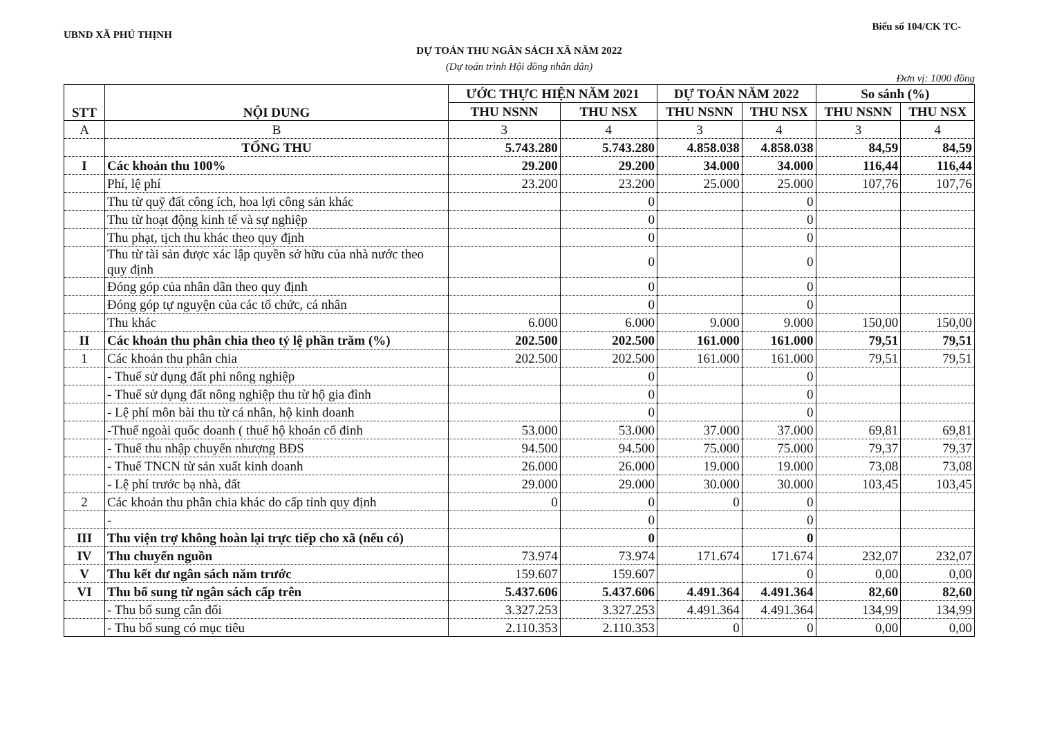UBND XÃ PHÚ THỊNH Biểu số 104/CK TC-
DỰ TOÁN THU NGÂN SÁCH XÃ NĂM 2022
(Dự toán trình Hội đồng nhân dân)
Đơn vị: 1000 đồng
| STT | NỘI DUNG | ƯỚC THỰC HIỆN NĂM 2021 | | DỰ TOÁN NĂM 2022 | | So sánh (%) | |
| --- | --- | --- | --- | --- | --- | --- | --- |
| | | THU NSNN | THU NSX | THU NSNN | THU NSX | THU NSNN | THU NSX |
| A | B | 3 | 4 | 3 | 4 | 3 | 4 |
| | TỔNG THU | 5.743.280 | 5.743.280 | 4.858.038 | 4.858.038 | 84,59 | 84,59 |
| I | Các khoản thu 100% | 29.200 | 29.200 | 34.000 | 34.000 | 116,44 | 116,44 |
| | Phí, lệ phí | 23.200 | 23.200 | 25.000 | 25.000 | 107,76 | 107,76 |
| | Thu từ quỹ đất công ích, hoa lợi công sản khác | | 0 | | 0 | | |
| | Thu từ hoạt động kinh tế và sự nghiệp | | 0 | | 0 | | |
| | Thu phạt, tịch thu khác theo quy định | | 0 | | 0 | | |
| | Thu từ tài sản được xác lập quyền sở hữu của nhà nước theo quy định | | 0 | | 0 | | |
| | Đóng góp của nhân dân theo quy định | | 0 | | 0 | | |
| | Đóng góp tự nguyện của các tổ chức, cá nhân | | 0 | | 0 | | |
| | Thu khác | 6.000 | 6.000 | 9.000 | 9.000 | 150,00 | 150,00 |
| II | Các khoản thu phân chia theo tỷ lệ phần trăm (%) | 202.500 | 202.500 | 161.000 | 161.000 | 79,51 | 79,51 |
| 1 | Các khoản thu phân chia | 202.500 | 202.500 | 161.000 | 161.000 | 79,51 | 79,51 |
| | - Thuế sử dụng đất phi nông nghiệp | | 0 | | 0 | | |
| | - Thuế sử dụng đất nông nghiệp thu từ hộ gia đình | | 0 | | 0 | | |
| | - Lệ phí môn bài thu từ cá nhân, hộ kinh doanh | | 0 | | 0 | | |
| | -Thuế ngoài quốc doanh ( thuế hộ khoán cố đinh | 53.000 | 53.000 | 37.000 | 37.000 | 69,81 | 69,81 |
| | - Thuế thu nhập chuyển nhượng BĐS | 94.500 | 94.500 | 75.000 | 75.000 | 79,37 | 79,37 |
| | - Thuế TNCN từ sản xuất kinh doanh | 26.000 | 26.000 | 19.000 | 19.000 | 73,08 | 73,08 |
| | - Lệ phí trước bạ nhà, đất | 29.000 | 29.000 | 30.000 | 30.000 | 103,45 | 103,45 |
| 2 | Các khoản thu phân chia khác do cấp tỉnh quy định | 0 | 0 | 0 | 0 | | |
| | - | | 0 | | 0 | | |
| III | Thu viện trợ không hoàn lại trực tiếp cho xã (nếu có) | | 0 | | 0 | | |
| IV | Thu chuyển nguồn | 73.974 | 73.974 | 171.674 | 171.674 | 232,07 | 232,07 |
| V | Thu kết dư ngân sách năm trước | 159.607 | 159.607 | | 0 | 0,00 | 0,00 |
| VI | Thu bổ sung từ ngân sách cấp trên | 5.437.606 | 5.437.606 | 4.491.364 | 4.491.364 | 82,60 | 82,60 |
| | - Thu bổ sung cân đối | 3.327.253 | 3.327.253 | 4.491.364 | 4.491.364 | 134,99 | 134,99 |
| | - Thu bổ sung có mục tiêu | 2.110.353 | 2.110.353 | 0 | 0 | 0,00 | 0,00 |